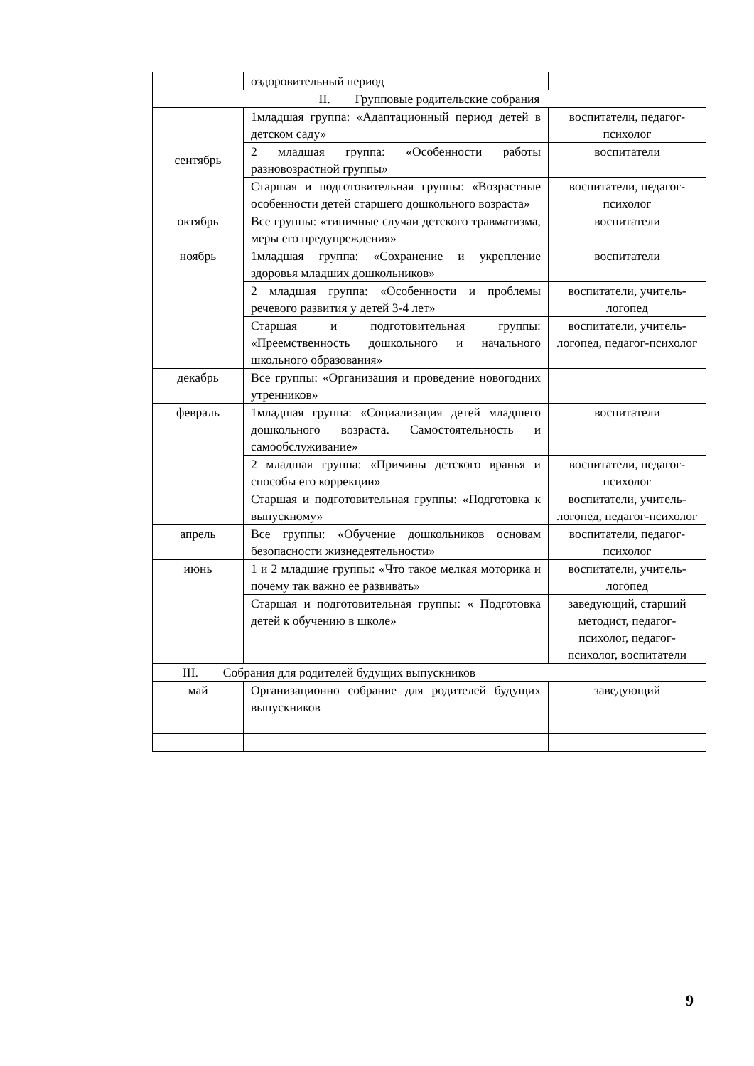| | оздоровительный период | |
| II. Групповые родительские собрания | | |
| сентябрь | 1младшая группа: «Адаптационный период детей в детском саду» | воспитатели, педагог-психолог |
| | 2 младшая группа: «Особенности работы разновозрастной группы» | воспитатели |
| | Старшая и подготовительная группы: «Возрастные особенности детей старшего дошкольного возраста» | воспитатели, педагог-психолог |
| октябрь | Все группы: «типичные случаи детского травматизма, меры его предупреждения» | воспитатели |
| ноябрь | 1младшая группа: «Сохранение и укрепление здоровья младших дошкольников» | воспитатели |
| | 2 младшая группа: «Особенности и проблемы речевого развития у детей 3-4 лет» | воспитатели, учитель-логопед |
| | Старшая и подготовительная группы: «Преемственность дошкольного и начального школьного образования» | воспитатели, учитель-логопед, педагог-психолог |
| декабрь | Все группы: «Организация и проведение новогодних утренников» | |
| февраль | 1младшая группа: «Социализация детей младшего дошкольного возраста. Самостоятельность и самообслуживание» | воспитатели |
| | 2 младшая группа: «Причины детского вранья и способы его коррекции» | воспитатели, педагог-психолог |
| | Старшая и подготовительная группы: «Подготовка к выпускному» | воспитатели, учитель-логопед, педагог-психолог |
| апрель | Все группы: «Обучение дошкольников основам безопасности жизнедеятельности» | воспитатели, педагог-психолог |
| июнь | 1 и 2 младшие группы: «Что такое мелкая моторика и почему так важно ее развивать» | воспитатели, учитель-логопед |
| | Старшая и подготовительная группы: « Подготовка детей к обучению в школе» | заведующий, старший методист, педагог-психолог, педагог-психолог, воспитатели |
| III. Собрания для родителей будущих выпускников | | |
| май | Организационно собрание для родителей будущих выпускников | заведующий |
9